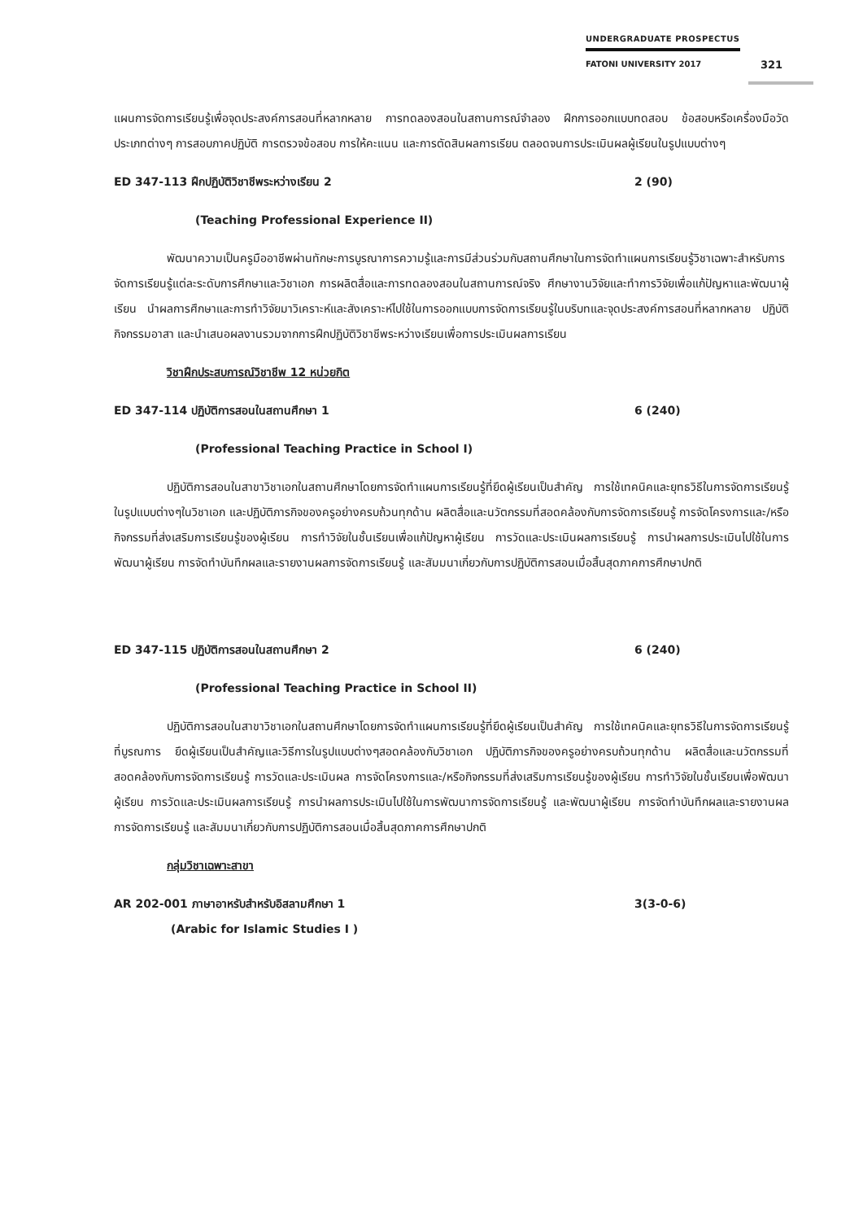UNDERGRADUATE PROSPECTUS
FATONI UNIVERSITY 2017
321
แผนการจัดการเรียนรู้เพื่อจุดประสงค์การสอนที่หลากหลาย การทดลองสอนในสถานการณ์จำลอง ฝึกการออกแบบทดสอบ ข้อสอบหรือเครื่องมือวัดประเภทต่างๆ การสอบภาคปฏิบัติ การตรวจข้อสอบ การให้คะแนน และการตัดสินผลการเรียน ตลอดจนการประเมินผลผู้เรียนในรูปแบบต่างๆ
ED 347-113 ฝึกปฏิบัติวิชาชีพระหว่างเรียน 2 2 (90)
(Teaching Professional Experience II)
พัฒนาความเป็นครูมืออาชีพผ่านทักษะการบูรณาการความรู้และการมีส่วนร่วมกับสถานศึกษาในการจัดทำแผนการเรียนรู้วิชาเฉพาะสำหรับการจัดการเรียนรู้แต่ละระดับการศึกษาและวิชาเอก การผลิตสื่อและการทดลองสอนในสถานการณ์จริง ศึกษางานวิจัยและทำการวิจัยเพื่อแก้ปัญหาและพัฒนาผู้เรียน นำผลการศึกษาและการทำวิจัยมาวิเคราะห์และสังเคราะห์ไปใช้ในการออกแบบการจัดการเรียนรู้ในบริบทและจุดประสงค์การสอนที่หลากหลาย ปฏิบัติกิจกรรมอาสา และนำเสนอผลงานรวมจากการฝึกปฏิบัติวิชาชีพระหว่างเรียนเพื่อการประเมินผลการเรียน
วิชาฝึกประสบการณ์วิชาชีพ 12 หน่วยกิต
ED 347-114 ปฏิบัติการสอนในสถานศึกษา 1 6 (240)
(Professional Teaching Practice in School I)
ปฏิบัติการสอนในสาขาวิชาเอกในสถานศึกษาโดยการจัดทำแผนการเรียนรู้ที่ยึดผู้เรียนเป็นสำคัญ การใช้เทคนิคและยุทธวิธีในการจัดการเรียนรู้ในรูปแบบต่างๆในวิชาเอก และปฏิบัติภารกิจของครูอย่างครบถ้วนทุกด้าน ผลิตสื่อและนวัตกรรมที่สอดคล้องกับการจัดการเรียนรู้ การจัดโครงการและ/หรือกิจกรรมที่ส่งเสริมการเรียนรู้ของผู้เรียน การทำวิจัยในชั้นเรียนเพื่อแก้ปัญหาผู้เรียน การวัดและประเมินผลการเรียนรู้ การนำผลการประเมินไปใช้ในการพัฒนาผู้เรียน การจัดทำบันทึกผลและรายงานผลการจัดการเรียนรู้ และสัมมนาเกี่ยวกับการปฏิบัติการสอนเมื่อสิ้นสุดภาคการศึกษาปกติ
ED 347-115 ปฏิบัติการสอนในสถานศึกษา 2 6 (240)
(Professional Teaching Practice in School II)
ปฏิบัติการสอนในสาขาวิชาเอกในสถานศึกษาโดยการจัดทำแผนการเรียนรู้ที่ยึดผู้เรียนเป็นสำคัญ การใช้เทคนิคและยุทธวิธีในการจัดการเรียนรู้ที่บูรณการ ยึดผู้เรียนเป็นสำคัญและวิธีการในรูปแบบต่างๆสอดคล้องกับวิชาเอก ปฏิบัติภารกิจของครูอย่างครบถ้วนทุกด้าน ผลิตสื่อและนวัตกรรมที่สอดคล้องกับการจัดการเรียนรู้ การวัดและประเมินผล การจัดโครงการและ/หรือกิจกรรมที่ส่งเสริมการเรียนรู้ของผู้เรียน การทำวิจัยในชั้นเรียนเพื่อพัฒนาผู้เรียน การวัดและประเมินผลการเรียนรู้ การนำผลการประเมินไปใช้ในการพัฒนาการจัดการเรียนรู้ และพัฒนาผู้เรียน การจัดทำบันทึกผลและรายงานผลการจัดการเรียนรู้ และสัมมนาเกี่ยวกับการปฏิบัติการสอนเมื่อสิ้นสุดภาคการศึกษาปกติ
กลุ่มวิชาเฉพาะสาขา
AR 202-001 ภาษาอาหรับสำหรับอิสลามศึกษา 1 3(3-0-6)
(Arabic for Islamic Studies I )